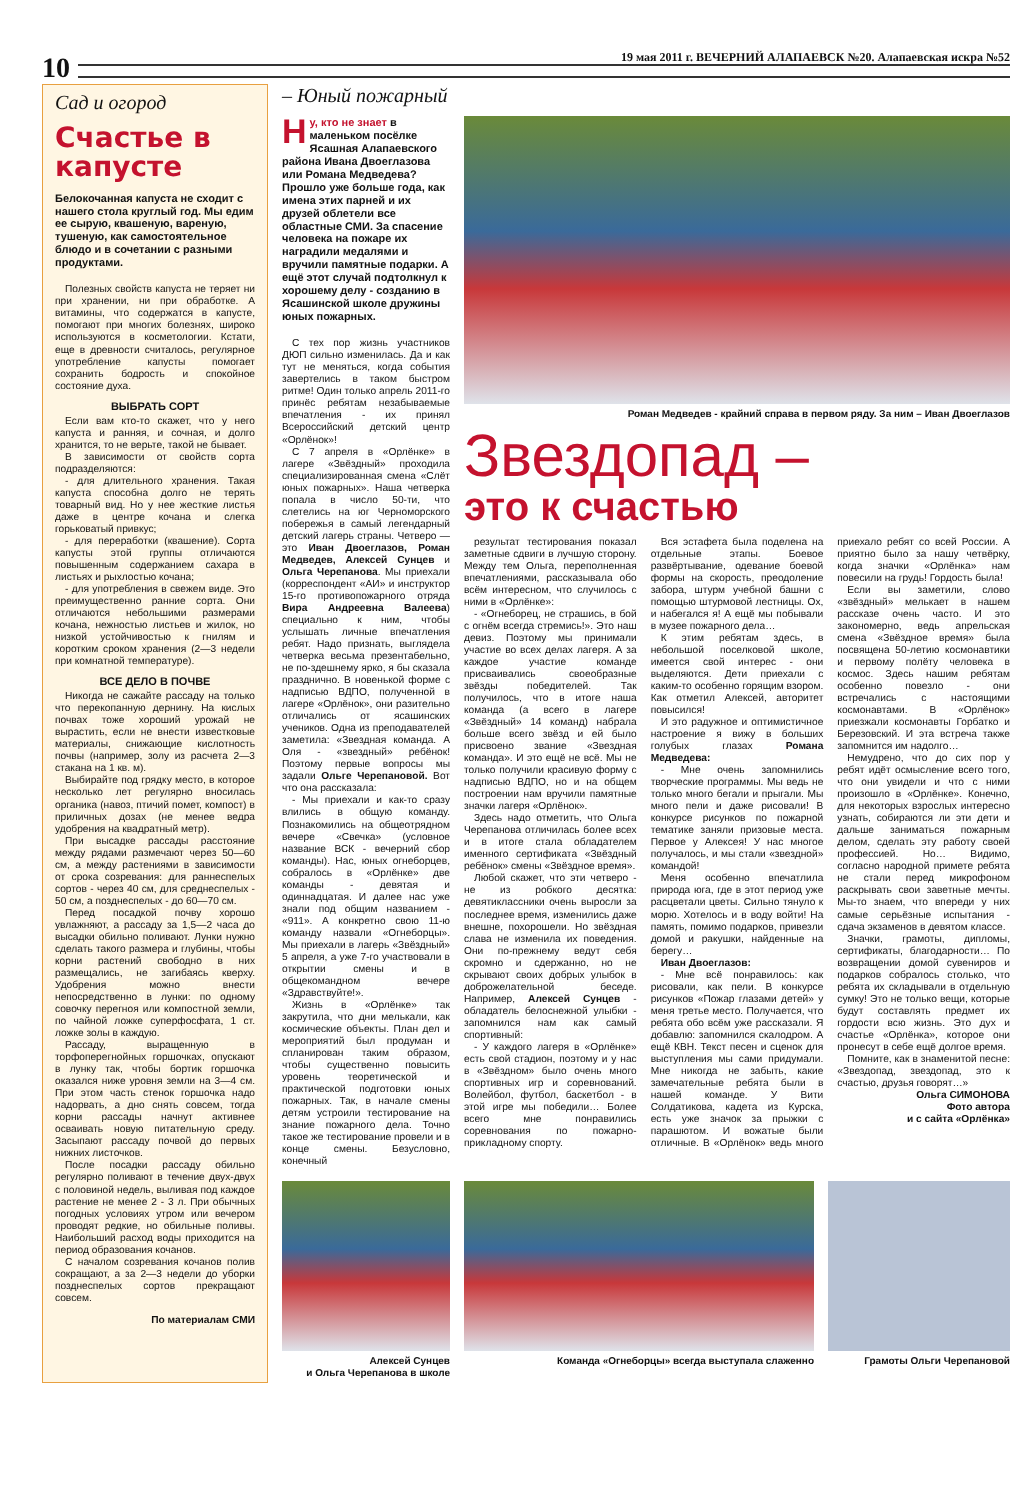10
19 мая 2011 г. ВЕЧЕРНИЙ АЛАПАЕВСК №20. Алапаевская искра №52
Сад и огород
Счастье в капусте
Белокочанная капуста не сходит с нашего стола круглый год. Мы едим ее сырую, квашеную, вареную, тушеную, как самостоятельное блюдо и в сочетании с разными продуктами.
Полезных свойств капуста не теряет ни при хранении, ни при обработке. А витамины, что содержатся в капусте, помогают при многих болезнях, широко используются в косметологии. Кстати, еще в древности считалось, регулярное употребление капусты помогает сохранить бодрость и спокойное состояние духа.
ВЫБРАТЬ СОРТ
Если вам кто-то скажет, что у него капуста и ранняя, и сочная, и долго хранится, то не верьте, такой не бывает.
В зависимости от свойств сорта подразделяются:
- для длительного хранения. Такая капуста способна долго не терять товарный вид. Но у нее жесткие листья даже в центре кочана и слегка горьковатый привкус;
- для переработки (квашение). Сорта капусты этой группы отличаются повышенным содержанием сахара в листьях и рыхлостью кочана;
- для употребления в свежем виде. Это преимущественно ранние сорта. Они отличаются небольшими размерами кочана, нежностью листьев и жилок, но низкой устойчивостью к гнилям и коротким сроком хранения (2—3 недели при комнатной температуре).
ВСЕ ДЕЛО В ПОЧВЕ
Никогда не сажайте рассаду на только что перекопанную дернину. На кислых почвах тоже хороший урожай не вырастить, если не внести известковые материалы, снижающие кислотность почвы (например, золу из расчета 2—3 стакана на 1 кв. м).
Выбирайте под грядку место, в которое несколько лет регулярно вносилась органика (навоз, птичий помет, компост) в приличных дозах (не менее ведра удобрения на квадратный метр).
При высадке рассады расстояние между рядами размечают через 50—60 см, а между растениями в зависимости от срока созревания: для раннеспелых сортов - через 40 см, для среднеспелых - 50 см, а позднеспелых - до 60—70 см.
Перед посадкой почву хорошо увлажняют, а рассаду за 1,5—2 часа до высадки обильно поливают. Лунки нужно сделать такого размера и глубины, чтобы корни растений свободно в них размещались, не загибаясь кверху. Удобрения можно внести непосредственно в лунки: по одному совочку перегноя или компостной земли, по чайной ложке суперфосфата, 1 ст. ложке золы в каждую.
Рассаду, выращенную в торфоперегнойных горшочках, опускают в лунку так, чтобы бортик горшочка оказался ниже уровня земли на 3—4 см. При этом часть стенок горшочка надо надорвать, а дно снять совсем, тогда корни рассады начнут активнее осваивать новую питательную среду. Засыпают рассаду почвой до первых нижних листочков.
После посадки рассаду обильно регулярно поливают в течение двух-двух с половиной недель, выливая под каждое растение не менее 2 - 3 л. При обычных погодных условиях утром или вечером проводят редкие, но обильные поливы. Наибольший расход воды приходится на период образования кочанов.
С началом созревания кочанов полив сокращают, а за 2—3 недели до уборки позднеспелых сортов прекращают совсем.
По материалам СМИ
– Юный пожарный
Ну, кто не знает в маленьком посёлке Ясашная Алапаевского района Ивана Двоеглазова или Романа Медведева? Прошло уже больше года, как имена этих парней и их друзей облетели все областные СМИ. За спасение человека на пожаре их наградили медалями и вручили памятные подарки. А ещё этот случай подтолкнул к хорошему делу - созданию в Ясашинской школе дружины юных пожарных.
С тех пор жизнь участников ДЮП сильно изменилась. Да и как тут не меняться, когда события завертелись в таком быстром ритме! Один только апрель 2011-го принёс ребятам незабываемые впечатления - их принял Всероссийский детский центр «Орлёнок»!
С 7 апреля в «Орлёнке» в лагере «Звёздный» проходила специализированная смена «Слёт юных пожарных». Наша четверка попала в число 50-ти, что слетелись на юг Черноморского побережья в самый легендарный детский лагерь страны. Четверо — это Иван Двоеглазов, Роман Медведев, Алексей Сунцев и Ольга Черепанова. Мы приехали (корреспондент «АИ» и инструктор 15-го противопожарного отряда Вира Андреевна Валеева) специально к ним, чтобы услышать личные впечатления ребят. Надо признать, выглядела четверка весьма презентабельно, не по-здешнему ярко, я бы сказала празднично. В новенькой форме с надписью ВДПО, полученной в лагере «Орлёнок», они разительно отличались от ясашинских учеников. Одна из преподавателей заметила: «Звездная команда. А Оля - «звездный» ребёнок! Поэтому первые вопросы мы задали Ольге Черепановой. Вот что она рассказала:
- Мы приехали и как-то сразу влились в общую команду. Познакомились на общеотрядном вечере «Свечка» (условное название ВСК - вечерний сбор команды). Нас, юных огнеборцев, собралось в «Орлёнке» две команды - девятая и одиннадцатая. И далее нас уже знали под общим названием - «911». А конкретно свою 11-ю команду назвали «Огнеборцы». Мы приехали в лагерь «Звёздный» 5 апреля, а уже 7-го участвовали в открытии смены и в общекомандном вечере «Здравствуйте!».
Жизнь в «Орлёнке» так закрутила, что дни мелькали, как космические объекты. План дел и мероприятий был продуман и спланирован таким образом, чтобы существенно повысить уровень теоретической и практической подготовки юных пожарных. Так, в начале смены детям устроили тестирование на знание пожарного дела. Точно такое же тестирование провели и в конце смены. Безусловно, конечный
Роман Медведев - крайний справа в первом ряду. За ним – Иван Двоеглазов
Звездопад –
это к счастью
результат тестирования показал заметные сдвиги в лучшую сторону. Между тем Ольга, переполненная впечатлениями, рассказывала обо всём интересном, что случилось с ними в «Орлёнке»:
- «Огнеборец, не страшись, в бой с огнём всегда стремись!». Это наш девиз. Поэтому мы принимали участие во всех делах лагеря. А за каждое участие команде присваивались своеобразные звёзды победителей. Так получилось, что в итоге наша команда (а всего в лагере «Звёздный» 14 команд) набрала больше всего звёзд и ей было присвоено звание «Звездная команда». И это ещё не всё. Мы не только получили красивую форму с надписью ВДПО, но и на общем построении нам вручили памятные значки лагеря «Орлёнок».
Здесь надо отметить, что Ольга Черепанова отличилась более всех и в итоге стала обладателем именного сертификата «Звёздный ребёнок» смены «Звёздное время».
Любой скажет, что эти четверо - не из робкого десятка: девятиклассники очень выросли за последнее время, изменились даже внешне, похорошели. Но звёздная слава не изменила их поведения. Они по-прежнему ведут себя скромно и сдержанно, но не скрывают своих добрых улыбок в доброжелательной беседе. Например, Алексей Сунцев - обладатель белоснежной улыбки - запомнился нам как самый спортивный:
- У каждого лагеря в «Орлёнке» есть свой стадион, поэтому и у нас в «Звёздном» было очень много спортивных игр и соревнований. Волейбол, футбол, баскетбол - в этой игре мы победили… Более всего мне понравились соревнования по пожарно-прикладному спорту.
Вся эстафета была поделена на отдельные этапы. Боевое развёртывание, одевание боевой формы на скорость, преодоление забора, штурм учебной башни с помощью штурмовой лестницы. Ох, и набегался я! А ещё мы побывали в музее пожарного дела…
К этим ребятам здесь, в небольшой поселковой школе, имеется свой интерес - они выделяются. Дети приехали с каким-то особенно горящим взором. Как отметил Алексей, авторитет повысился!
И это радужное и оптимистичное настроение я вижу в больших голубых глазах Романа Медведева:
- Мне очень запомнились творческие программы. Мы ведь не только много бегали и прыгали. Мы много пели и даже рисовали! В конкурсе рисунков по пожарной тематике заняли призовые места. Первое у Алексея! У нас многое получалось, и мы стали «звездной» командой!
Меня особенно впечатлила природа юга, где в этот период уже расцветали цветы. Сильно тянуло к морю. Хотелось и в воду войти! На память, помимо подарков, привезли домой и ракушки, найденные на берегу…
Иван Двоеглазов:
- Мне всё понравилось: как рисовали, как пели. В конкурсе рисунков «Пожар глазами детей» у меня третье место. Получается, что ребята обо всём уже рассказали. Я добавлю: запомнился скалодром. А ещё КВН. Текст песен и сценок для выступления мы сами придумали. Мне никогда не забыть, какие замечательные ребята были в нашей команде. У Вити Солдатикова, кадета из Курска, есть уже значок за прыжки с парашютом. И вожатые были отличные. В «Орлёнок» ведь много приехало ребят со всей России. А приятно было за нашу четвёрку, когда значки «Орлёнка» нам повесили на грудь! Гордость была!
Если вы заметили, слово «звёздный» мелькает в нашем рассказе очень часто. И это закономерно, ведь апрельская смена «Звёздное время» была посвящена 50-летию космонавтики и первому полёту человека в космос. Здесь нашим ребятам особенно повезло - они встречались с настоящими космонавтами. В «Орлёнок» приезжали космонавты Горбатко и Березовский. И эта встреча также запомнится им надолго…
Немудрено, что до сих пор у ребят идёт осмысление всего того, что они увидели и что с ними произошло в «Орлёнке». Конечно, для некоторых взрослых интересно узнать, собираются ли эти дети и дальше заниматься пожарным делом, сделать эту работу своей профессией. Но… Видимо, согласно народной примете ребята не стали перед микрофоном раскрывать свои заветные мечты. Мы-то знаем, что впереди у них самые серьёзные испытания - сдача экзаменов в девятом классе.
Значки, грамоты, дипломы, сертификаты, благодарности… По возвращении домой сувениров и подарков собралось столько, что ребята их складывали в отдельную сумку! Это не только вещи, которые будут составлять предмет их гордости всю жизнь. Это дух и счастье «Орлёнка», которое они пронесут в себе ещё долгое время.
Помните, как в знаменитой песне: «Звездопад, звездопад, это к счастью, друзья говорят…»
Ольга СИМОНОВА
Фото автора
и с сайта «Орлёнка»
Алексей Сунцев
и Ольга Черепанова в школе
Команда «Огнеборцы» всегда выступала слаженно Грамоты Ольги Черепановой